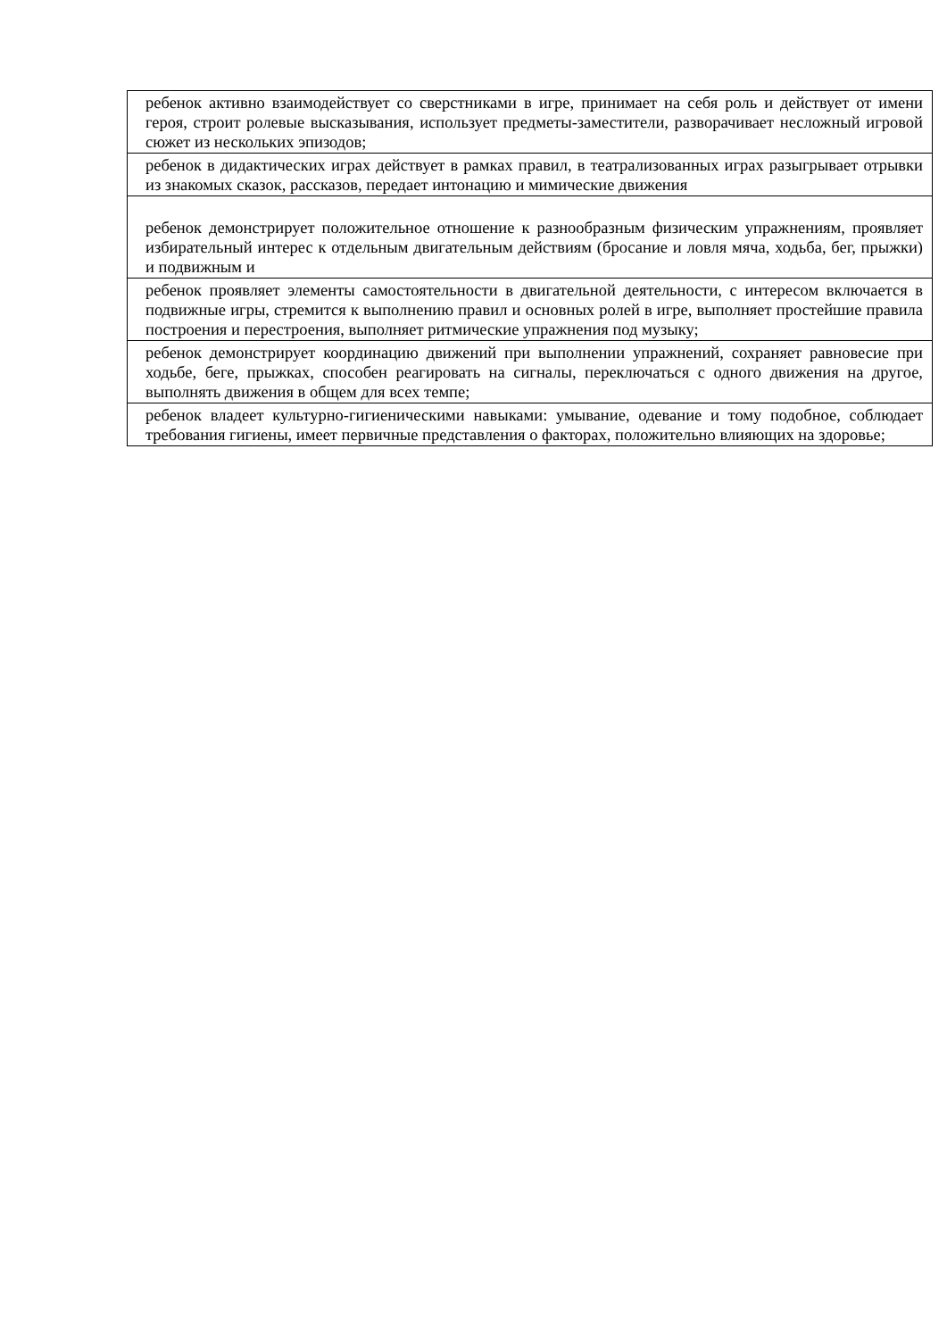| ребенок активно взаимодействует со сверстниками в игре, принимает на себя роль и действует от имени героя, строит ролевые высказывания, использует предметы-заместители, разворачивает несложный игровой сюжет из нескольких эпизодов; |
| ребенок в дидактических играх действует в рамках правил, в театрализованных играх разыгрывает отрывки из знакомых сказок, рассказов, передает интонацию и мимические движения |
| ребенок демонстрирует положительное отношение к разнообразным физическим упражнениям, проявляет избирательный интерес к отдельным двигательным действиям (бросание и ловля мяча, ходьба, бег, прыжки) и подвижным и |
| ребенок проявляет элементы самостоятельности в двигательной деятельности, с интересом включается в подвижные игры, стремится к выполнению правил и основных ролей в игре, выполняет простейшие правила построения и перестроения, выполняет ритмические упражнения под музыку; |
| ребенок демонстрирует координацию движений при выполнении упражнений, сохраняет равновесие при ходьбе, беге, прыжках, способен реагировать на сигналы, переключаться с одного движения на другое, выполнять движения в общем для всех темпе; |
| ребенок владеет культурно-гигиеническими навыками: умывание, одевание и тому подобное, соблюдает требования гигиены, имеет первичные представления о факторах, положительно влияющих на здоровье; |